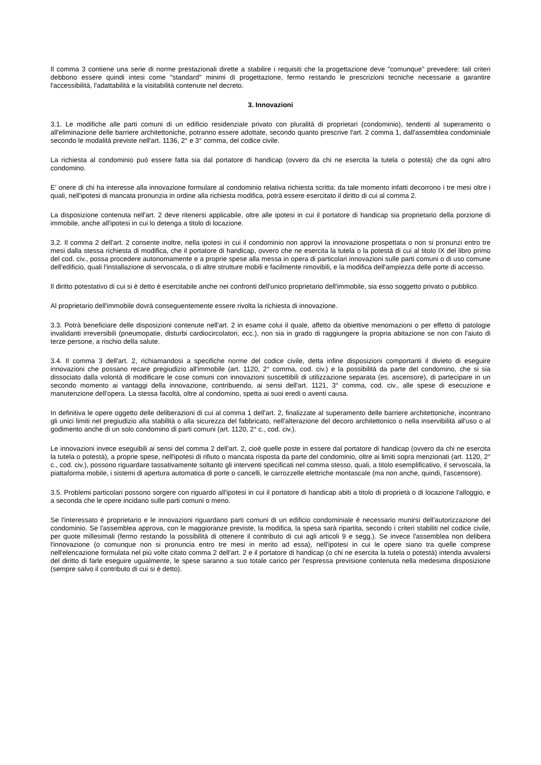Il comma 3 contiene una serie di norme prestazionali dirette a stabilire i requisiti che la progettazione deve "comunque" prevedere: tali criteri debbono essere quindi intesi come "standard" minimi di progettazione, fermo restando le prescrizioni tecniche necessarie a garantire l'accessibilità, l'adattabilità e la visitabilità contenute nel decreto.
3. Innovazioni
3.1. Le modifiche alle parti comuni di un edificio residenziale privato con pluralità di proprietari (condominio), tendenti al superamento o all'eliminazione delle barriere architettoniche, potranno essere adottate, secondo quanto prescrive l'art. 2 comma 1, dall'assemblea condominiale secondo le modalità previste nell'art. 1136, 2° e 3° comma, del codice civile.
La richiesta al condominio può essere fatta sia dal portatore di handicap (ovvero da chi ne esercita la tutela o potestà) che da ogni altro condomino.
E' onere di chi ha interesse alla innovazione formulare al condominio relativa richiesta scritta: da tale momento infatti decorrono i tre mesi oltre i quali, nell'ipotesi di mancata pronunzia in ordine alla richiesta modifica, potrà essere esercitato il diritto di cui al comma 2.
La disposizione contenuta nell'art. 2 deve ritenersi applicabile, oltre alle ipotesi in cui il portatore di handicap sia proprietario della porzione di immobile, anche all'ipotesi in cui lo detenga a titolo di locazione.
3.2. Il comma 2 dell'art. 2 consente inoltre, nella ipotesi in cui il condominio non approvi la innovazione prospettata o non si pronunzi entro tre mesi dalla stessa richiesta di modifica, che il portatore di handicap, ovvero che ne esercita la tutela o la potestà di cui al titolo IX del libro primo del cod. civ., possa procedere autonomamente e a proprie spese alla messa in opera di particolari innovazioni sulle parti comuni o di uso comune dell'edificio, quali l'installazione di servoscala, o di altre strutture mobili e facilmente rimovibili, e la modifica dell'ampiezza delle porte di accesso.
Il diritto potestativo di cui si è detto è esercitabile anche nei confronti dell'unico proprietario dell'immobile, sia esso soggetto privato o pubblico.
Al proprietario dell'immobile dovrà conseguentemente essere rivolta la richiesta di innovazione.
3.3. Potrà beneficiare delle disposizioni contenute nell'art. 2 in esame colui il quale, affetto da obiettive menomazioni o per effetto di patologie invalidanti irreversibili (pneumopatie, disturbi cardiocircolatori, ecc.), non sia in grado di raggiungere la propria abitazione se non con l'aiuto di terze persone, a rischio della salute.
3.4. Il comma 3 dell'art. 2, richiamandosi a specifiche norme del codice civile, detta infine disposizioni comportanti il divieto di eseguire innovazioni che possano recare pregiudizio all'immobile (art. 1120, 2° comma, cod. civ.) e la possibilità da parte del condomino, che si sia dissociato dalla volontà di modificare le cose comuni con innovazioni suscettibili di utilizzazione separata (es. ascensore), di partecipare in un secondo momento ai vantaggi della innovazione, contribuendo, ai sensi dell'art. 1121, 3° comma, cod. civ., alle spese di esecuzione e manutenzione dell'opera. La stessa facoltà, oltre al condomino, spetta ai suoi eredi o aventi causa.
In definitiva le opere oggetto delle deliberazioni di cui al comma 1 dell'art. 2, finalizzate al superamento delle barriere architettoniche, incontrano gli unici limiti nel pregiudizio alla stabilità o alla sicurezza del fabbricato, nell'alterazione del decoro architettonico o nella inservibilità all'uso o al godimento anche di un solo condomino di parti comuni (art. 1120, 2° c., cod. civ.).
Le innovazioni invece eseguibili ai sensi del comma 2 dell'art. 2, cioè quelle poste in essere dal portatore di handicap (ovvero da chi ne esercita la tutela o potestà), a proprie spese, nell'ipotesi di rifiuto o mancata risposta da parte del condominio, oltre ai limiti sopra menzionati (art. 1120, 2° c., cod. civ.), possono riguardare tassativamente soltanto gli interventi specificati nel comma stesso, quali, a titolo esemplificativo, il servoscala, la piattaforma mobile, i sistemi di apertura automatica di porte o cancelli, le carrozzelle elettriche montascale (ma non anche, quindi, l'ascensore).
3.5. Problemi particolari possono sorgere con riguardo all'ipotesi in cui il portatore di handicap abiti a titolo di proprietà o di locazione l'alloggio, e a seconda che le opere incidano sulle parti comuni o meno.
Se l'interessato è proprietario e le innovazioni riguardano parti comuni di un edificio condominiale è necessario munirsi dell'autorizzazione del condominio. Se l'assemblea approva, con le maggioranze previste, la modifica, la spesa sarà ripartita, secondo i criteri stabiliti nel codice civile, per quote millesimali (fermo restando la possibilità di ottenere il contributo di cui agli articoli 9 e segg.). Se invece l'assemblea non delibera l'innovazione (o comunque non si pronuncia entro tre mesi in merito ad essa), nell'ipotesi in cui le opere siano tra quelle comprese nell'elencazione formulata nel più volte citato comma 2 dell'art. 2 e il portatore di handicap (o chi ne esercita la tutela o potestà) intenda avvalersi del diritto di farle eseguire ugualmente, le spese saranno a suo totale carico per l'espressa previsione contenuta nella medesima disposizione (sempre salvo il contributo di cui si è detto).